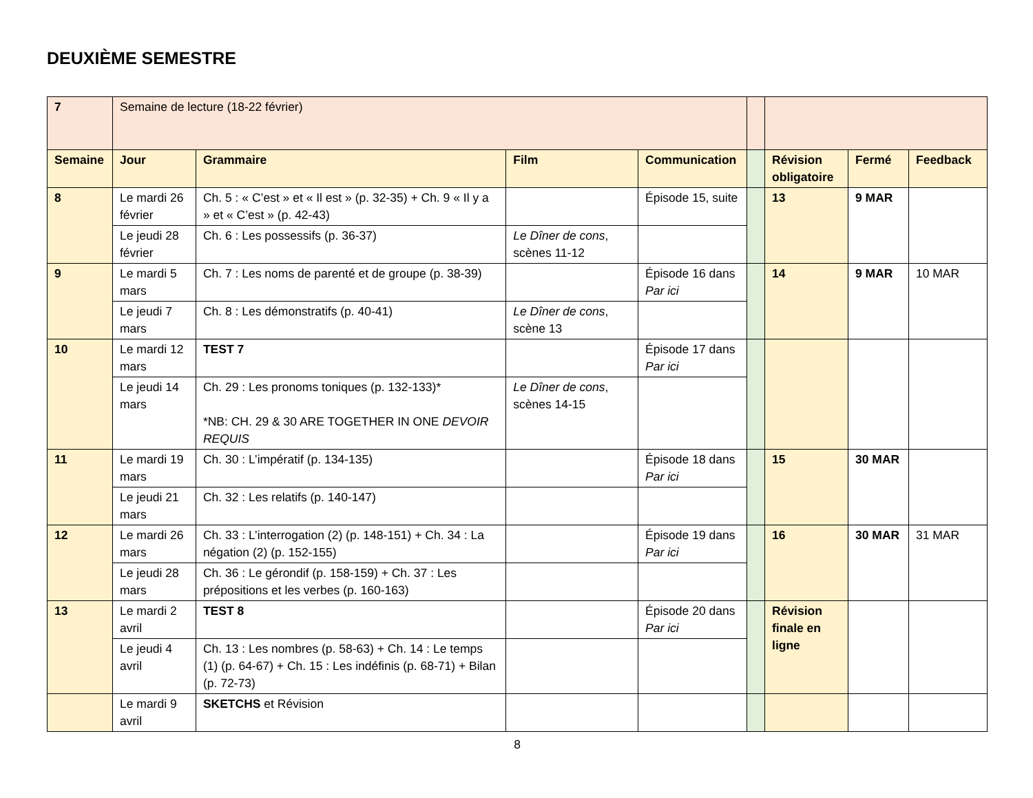DEUXIÈME SEMESTRE
| 7 | Semaine de lecture (18-22 février) | | | | | | | |
| Semaine | Jour | Grammaire | Film | Communication | | Révision obligatoire | Fermé | Feedback |
| 8 | Le mardi 26 février | Ch. 5 : « C’est » et « Il est » (p. 32-35) + Ch. 9 « Il y a » et « C’est » (p. 42-43) | | Épisode 15, suite | | 13 | 9 MAR | |
| | Le jeudi 28 février | Ch. 6 : Les possessifs (p. 36-37) | Le Dîner de cons , scènes 11-12 | | | | | |
| 9 | Le mardi 5 mars | Ch. 7 : Les noms de parenté et de groupe (p. 38-39) | | Épisode 16 dans Par ici | | 14 | 9 MAR | 10 MAR |
| | Le jeudi 7 mars | Ch. 8 : Les démonstratifs (p. 40-41) | Le Dîner de cons , scène 13 | | | | | |
| 10 | Le mardi 12 mars | TEST 7 | | Épisode 17 dans Par ici | | | | |
| | Le jeudi 14 mars | Ch. 29 : Les pronoms toniques (p. 132-133)* *NB: CH. 29 & 30 ARE TOGETHER IN ONE DEVOIR REQUIS | Le Dîner de cons , scènes 14-15 | | | | | |
| 11 | Le mardi 19 mars | Ch. 30 : L’impératif (p. 134-135) | | Épisode 18 dans Par ici | | 15 | 30 MAR | |
| | Le jeudi 21 mars | Ch. 32 : Les relatifs (p. 140-147) | | | | | | |
| 12 | Le mardi 26 mars | Ch. 33 : L’interrogation (2) (p. 148-151) + Ch. 34 : La négation (2) (p. 152-155) | | Épisode 19 dans Par ici | | 16 | 30 MAR | 31 MAR |
| | Le jeudi 28 mars | Ch. 36 : Le gérondif (p. 158-159) + Ch. 37 : Les prépositions et les verbes (p. 160-163) | | | | | | |
| 13 | Le mardi 2 avril | TEST 8 | | Épisode 20 dans Par ici | | Révision finale en ligne | | |
| | Le jeudi 4 avril | Ch. 13 : Les nombres (p. 58-63) + Ch. 14 : Le temps (1) (p. 64-67) + Ch. 15 : Les indéfinis (p. 68-71) + Bilan (p. 72-73) | | | | | | |
| | Le mardi 9 avril | SKETCHS et Révision | | | | | | |
8